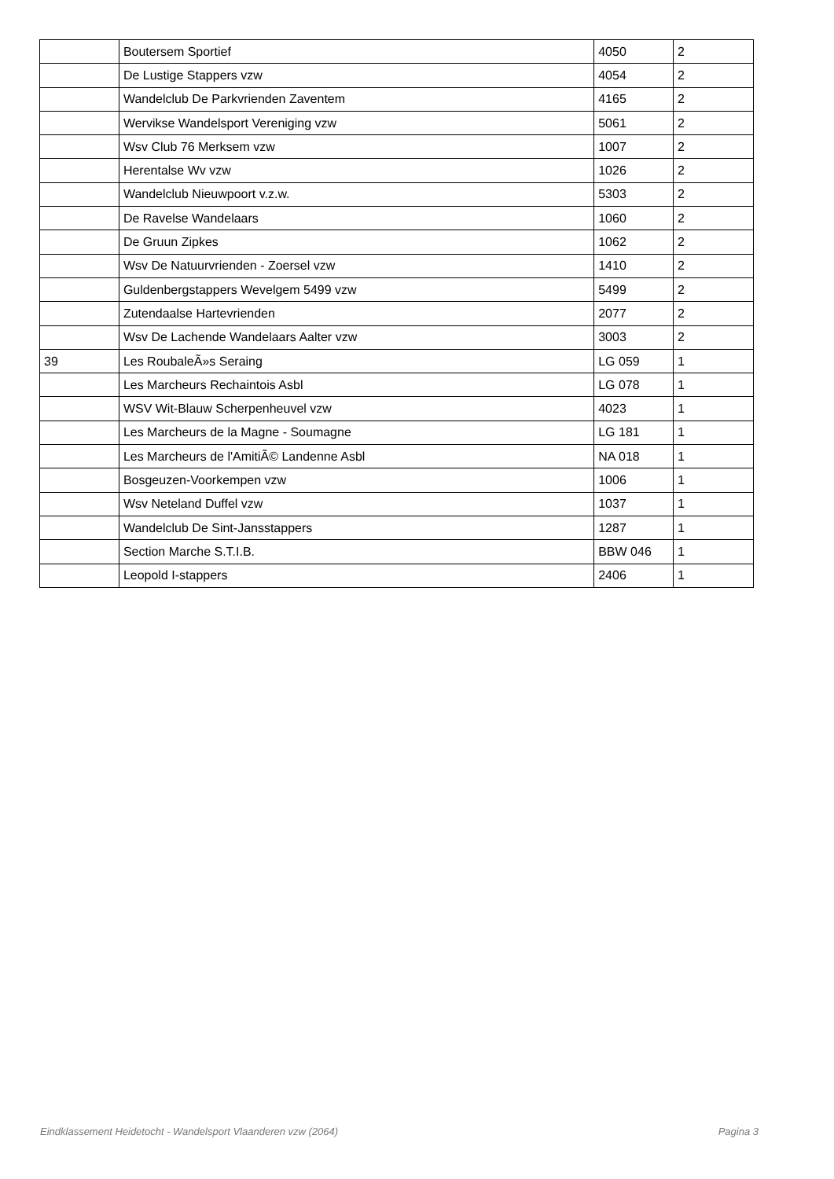| | Boutersem Sportief | 4050 | 2 |
| | De Lustige Stappers vzw | 4054 | 2 |
| | Wandelclub De Parkvrienden Zaventem | 4165 | 2 |
| | Wervikse Wandelsport Vereniging vzw | 5061 | 2 |
| | Wsv Club 76 Merksem vzw | 1007 | 2 |
| | Herentalse Wv vzw | 1026 | 2 |
| | Wandelclub Nieuwpoort v.z.w. | 5303 | 2 |
| | De Ravelse Wandelaars | 1060 | 2 |
| | De Gruun Zipkes | 1062 | 2 |
| | Wsv De Natuurvrienden - Zoersel vzw | 1410 | 2 |
| | Guldenbergstappers Wevelgem 5499 vzw | 5499 | 2 |
| | Zutendaalse Hartevrienden | 2077 | 2 |
| | Wsv De Lachende Wandelaars Aalter vzw | 3003 | 2 |
| 39 | Les RoubaleÃ»s Seraing | LG 059 | 1 |
| | Les Marcheurs Rechaintois Asbl | LG 078 | 1 |
| | WSV Wit-Blauw Scherpenheuvel vzw | 4023 | 1 |
| | Les Marcheurs de la Magne - Soumagne | LG 181 | 1 |
| | Les Marcheurs de l'AmitiÃ© Landenne Asbl | NA 018 | 1 |
| | Bosgeuzen-Voorkempen vzw | 1006 | 1 |
| | Wsv Neteland Duffel vzw | 1037 | 1 |
| | Wandelclub De Sint-Jansstappers | 1287 | 1 |
| | Section Marche S.T.I.B. | BBW 046 | 1 |
| | Leopold I-stappers | 2406 | 1 |
Eindklassement Heidetocht - Wandelsport Vlaanderen vzw (2064) Pagina 3